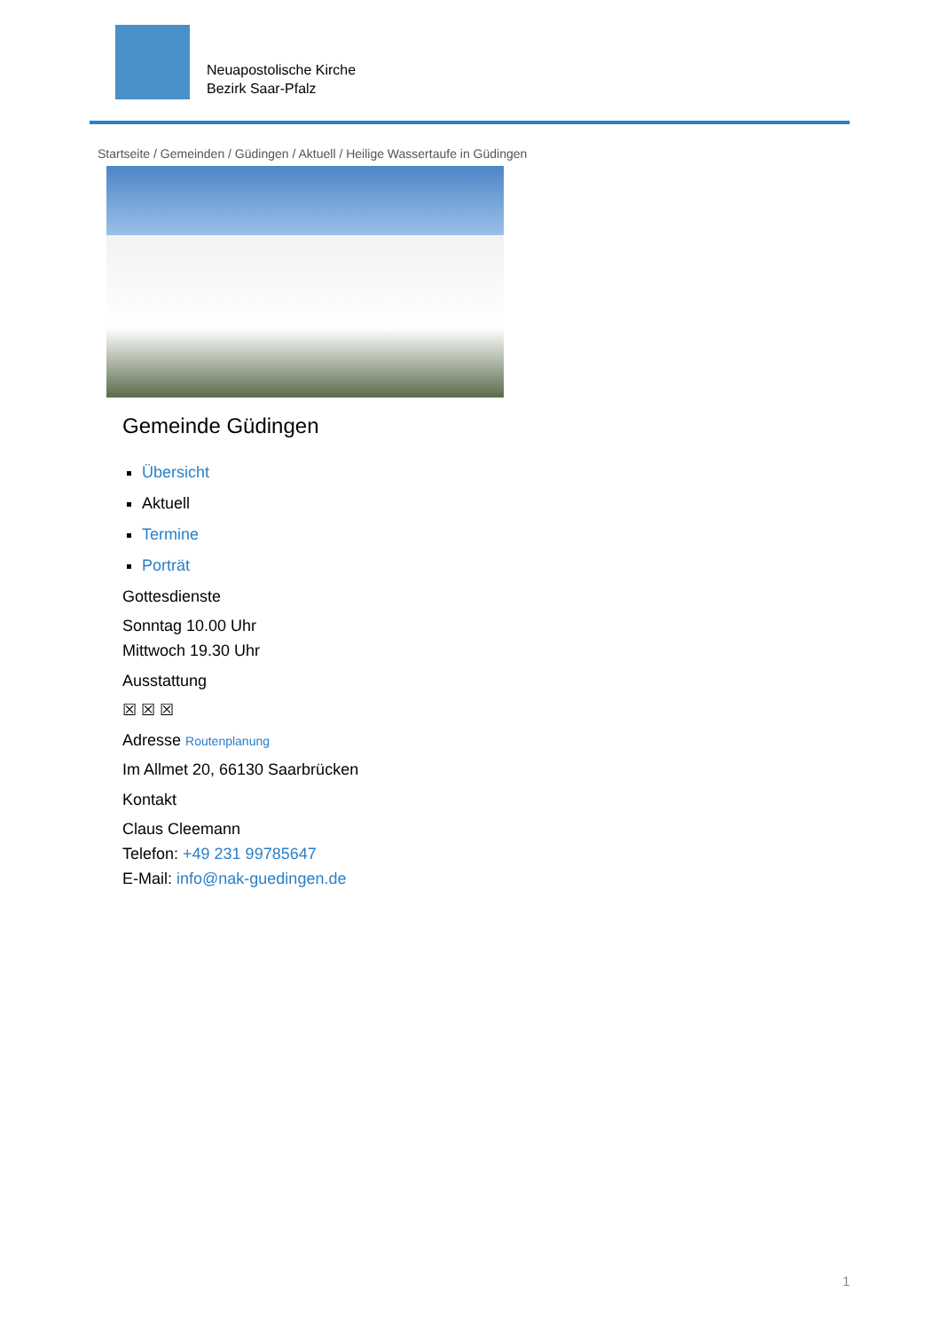Neuapostolische Kirche
Bezirk Saar-Pfalz
Startseite / Gemeinden / Güdingen / Aktuell / Heilige Wassertaufe in Güdingen
Gemeinde Güdingen
Übersicht
Aktuell
Termine
Porträt
Gottesdienste
Sonntag 10.00 Uhr
Mittwoch 19.30 Uhr
Ausstattung
☒ ☒ ☒
Adresse Routenplanung
Im Allmet 20, 66130 Saarbrücken
Kontakt
Claus Cleemann
Telefon: +49 231 99785647
E-Mail: info@nak-guedingen.de
1